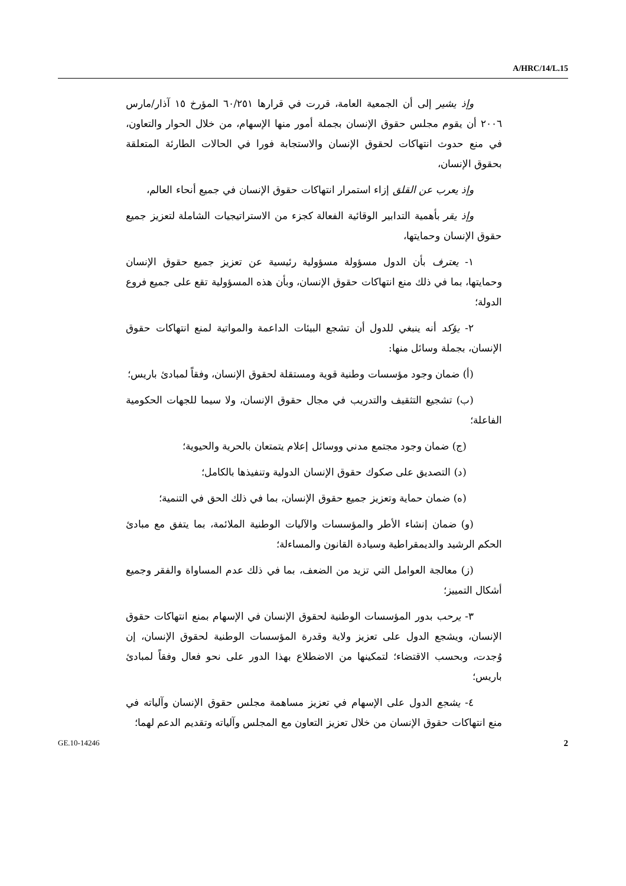A/HRC/14/L.15
وإذ يشير إلى أن الجمعية العامة، قررت في قرارها ٦٠/٢٥١ المؤرخ ١٥ آذار/مارس ٢٠٠٦ أن يقوم مجلس حقوق الإنسان بجملة أمور منها الإسهام، من خلال الحوار والتعاون، في منع حدوث انتهاكات لحقوق الإنسان والاستجابة فورا في الحالات الطارئة المتعلقة بحقوق الإنسان،
وإذ يعرب عن القلق إزاء استمرار انتهاكات حقوق الإنسان في جميع أنحاء العالم،
وإذ يقر بأهمية التدابير الوقائية الفعالة كجزء من الاستراتيجيات الشاملة لتعزيز جميع حقوق الإنسان وحمايتها،
١- يعترف بأن الدول مسؤولة مسؤولية رئيسية عن تعزيز جميع حقوق الإنسان وحمايتها، بما في ذلك منع انتهاكات حقوق الإنسان، وبأن هذه المسؤولية تقع على جميع فروع الدولة؛
٢- يؤكد أنه ينبغي للدول أن تشجع البيئات الداعمة والمواتية لمنع انتهاكات حقوق الإنسان، بجملة وسائل منها:
(أ) ضمان وجود مؤسسات وطنية قوية ومستقلة لحقوق الإنسان، وفقاً لمبادئ باريس؛
(ب) تشجيع التثقيف والتدريب في مجال حقوق الإنسان، ولا سيما للجهات الحكومية الفاعلة؛
(ج) ضمان وجود مجتمع مدني ووسائل إعلام يتمتعان بالحرية والحيوية؛
(د) التصديق على صكوك حقوق الإنسان الدولية وتنفيذها بالكامل؛
(ه) ضمان حماية وتعزيز جميع حقوق الإنسان، بما في ذلك الحق في التنمية؛
(و) ضمان إنشاء الأطر والمؤسسات والآليات الوطنية الملائمة، بما يتفق مع مبادئ الحكم الرشيد والديمقراطية وسيادة القانون والمساءلة؛
(ز) معالجة العوامل التي تزيد من الضعف، بما في ذلك عدم المساواة والفقر وجميع أشكال التمييز؛
٣- يرحب بدور المؤسسات الوطنية لحقوق الإنسان في الإسهام بمنع انتهاكات حقوق الإنسان، ويشجع الدول على تعزيز ولاية وقدرة المؤسسات الوطنية لحقوق الإنسان، إن وُجدت، وبحسب الاقتضاء؛ لتمكينها من الاضطلاع بهذا الدور على نحو فعال وفقاً لمبادئ باريس؛
٤- يشجع الدول على الإسهام في تعزيز مساهمة مجلس حقوق الإنسان وآلياته في منع انتهاكات حقوق الإنسان من خلال تعزيز التعاون مع المجلس وآلياته وتقديم الدعم لهما؛
GE.10-14246 2